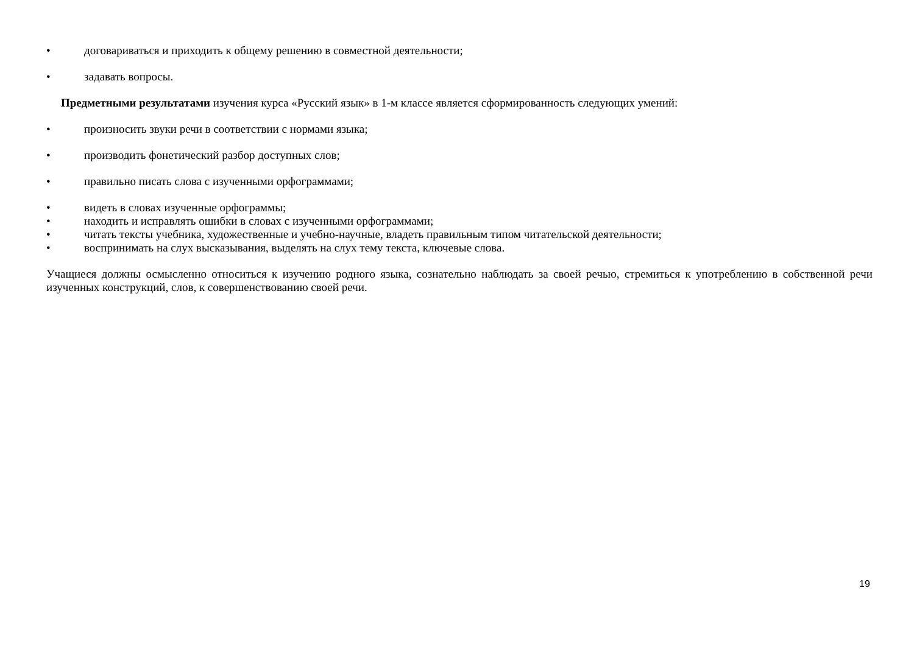• договариваться и приходить к общему решению в совместной деятельности;
• задавать вопросы.
Предметными результатами изучения курса «Русский язык» в 1-м классе является сформированность следующих умений:
• произносить звуки речи в соответствии с нормами языка;
• производить фонетический разбор доступных слов;
• правильно писать слова с изученными орфограммами;
• видеть в словах изученные орфограммы;
• находить и исправлять ошибки в словах с изученными орфограммами;
• читать тексты учебника, художественные и учебно-научные, владеть правильным типом читательской деятельности;
• воспринимать на слух высказывания, выделять на слух тему текста, ключевые слова.
Учащиеся должны осмысленно относиться к изучению родного языка, сознательно наблюдать за своей речью, стремиться к употреблению в собственной речи изученных конструкций, слов, к совершенствованию своей речи.
19